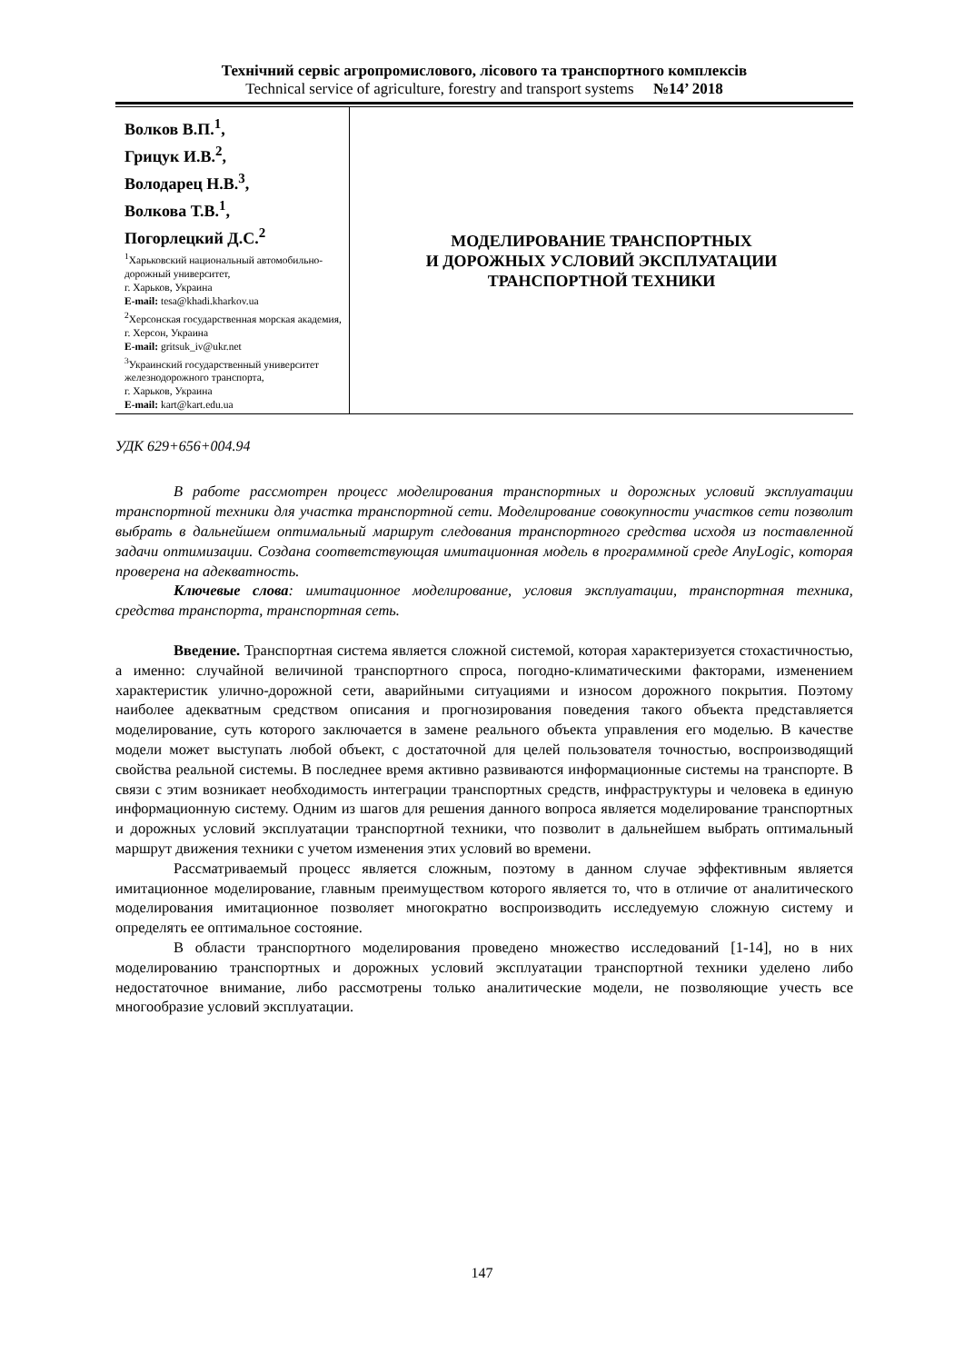Технічний сервіс агропромислового, лісового та транспортного комплексів
Technical service of agriculture, forestry and transport systems №14’ 2018
Волков В.П.<sup>1</sup>,
Грицук И.В.<sup>2</sup>,
Володарец Н.В.<sup>3</sup>,
Волкова Т.В.<sup>1</sup>,
Погорлецкий Д.С.<sup>2</sup>
<sup>1</sup> Харьковский национальный автомобильно-дорожный университет,
г. Харьков, Украина
E-mail: tesa@khadi.kharkov.ua
<sup>2</sup> Херсонская государственная морская академия,
г. Херсон, Украина
E-mail: gritsuk_iv@ukr.net
<sup>3</sup> Украинский государственный университет железнодорожного транспорта,
г. Харьков, Украина
E-mail: kart@kart.edu.ua
МОДЕЛИРОВАНИЕ ТРАНСПОРТНЫХ
И ДОРОЖНЫХ УСЛОВИЙ ЭКСПЛУАТАЦИИ
ТРАНСПОРТНОЙ ТЕХНИКИ
УДК 629+656+004.94
В работе рассмотрен процесс моделирования транспортных и дорожных условий эксплуатации транспортной техники для участка транспортной сети. Моделирование совокупности участков сети позволит выбрать в дальнейшем оптимальный маршрут следования транспортного средства исходя из поставленной задачи оптимизации. Создана соответствующая имитационная модель в программной среде AnyLogic, которая проверена на адекватность.
Ключевые слова: имитационное моделирование, условия эксплуатации, транспортная техника, средства транспорта, транспортная сеть.
Введение. Транспортная система является сложной системой, которая характеризуется стохастичностью, а именно: случайной величиной транспортного спроса, погодно-климатическими факторами, изменением характеристик улично-дорожной сети, аварийными ситуациями и износом дорожного покрытия. Поэтому наиболее адекватным средством описания и прогнозирования поведения такого объекта представляется моделирование, суть которого заключается в замене реального объекта управления его моделью. В качестве модели может выступать любой объект, с достаточной для целей пользователя точностью, воспроизводящий свойства реальной системы. В последнее время активно развиваются информационные системы на транспорте. В связи с этим возникает необходимость интеграции транспортных средств, инфраструктуры и человека в единую информационную систему. Одним из шагов для решения данного вопроса является моделирование транспортных и дорожных условий эксплуатации транспортной техники, что позволит в дальнейшем выбрать оптимальный маршрут движения техники с учетом изменения этих условий во времени.
Рассматриваемый процесс является сложным, поэтому в данном случае эффективным является имитационное моделирование, главным преимуществом которого является то, что в отличие от аналитического моделирования имитационное позволяет многократно воспроизводить исследуемую сложную систему и определять ее оптимальное состояние.
В области транспортного моделирования проведено множество исследований [1-14], но в них моделированию транспортных и дорожных условий эксплуатации транспортной техники уделено либо недостаточное внимание, либо рассмотрены только аналитические модели, не позволяющие учесть все многообразие условий эксплуатации.
147